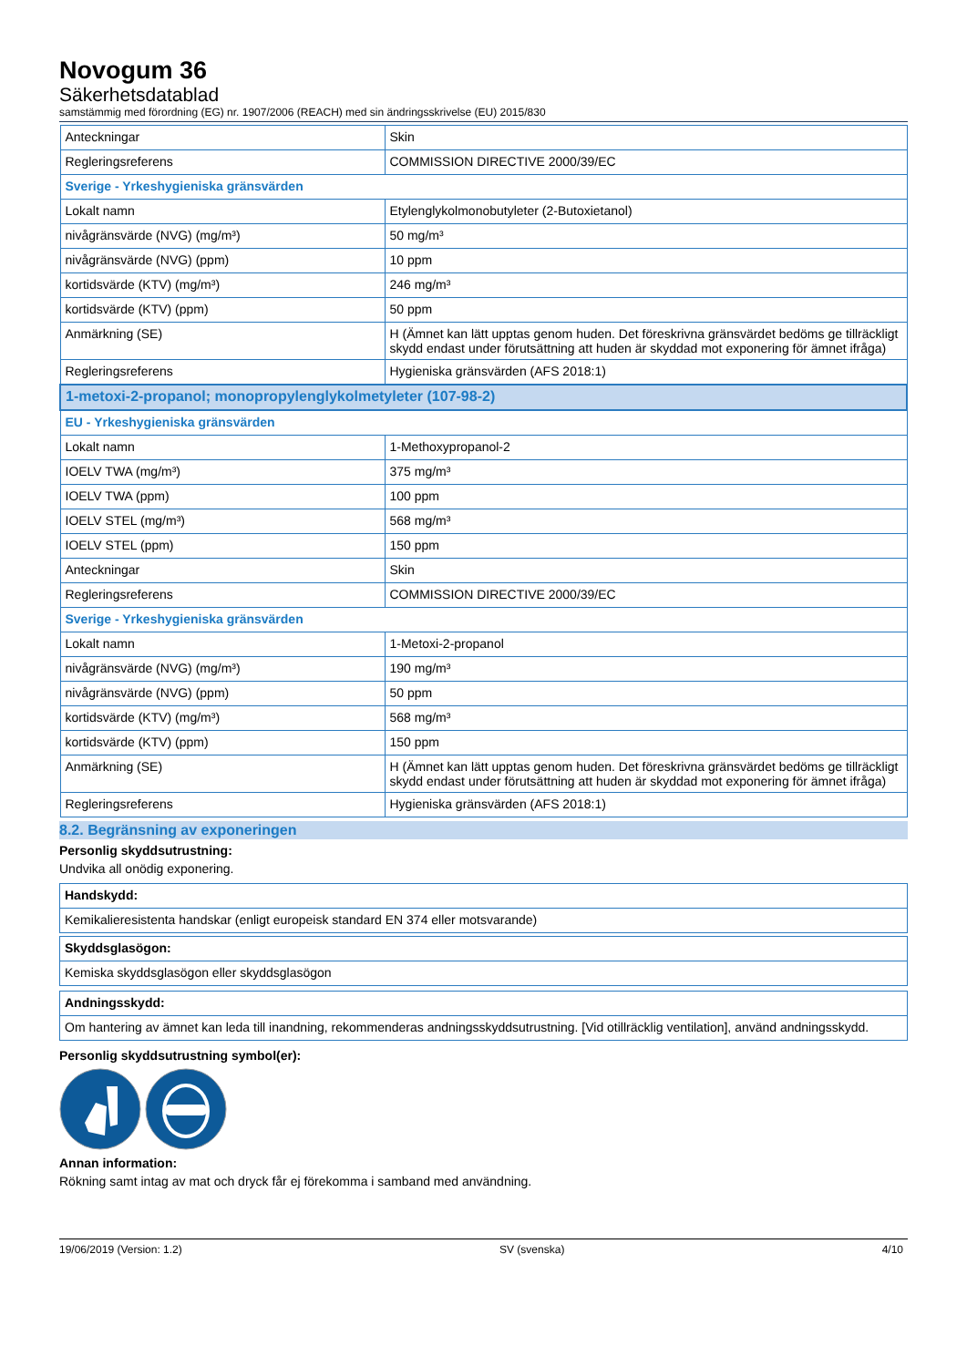Novogum 36
Säkerhetsdatablad
samstämmig med förordning (EG) nr. 1907/2006 (REACH) med sin ändringsskrivelse (EU) 2015/830
| Anteckningar | Skin |
| Regleringsreferens | COMMISSION DIRECTIVE 2000/39/EC |
| Sverige - Yrkeshygieniska gränsvärden | |
| Lokalt namn | Etylenglykolmonobutyleter (2-Butoxietanol) |
| nivågränsvärde (NVG) (mg/m³) | 50 mg/m³ |
| nivågränsvärde (NVG) (ppm) | 10 ppm |
| kortidsvärde (KTV) (mg/m³) | 246 mg/m³ |
| kortidsvärde (KTV) (ppm) | 50 ppm |
| Anmärkning (SE) | H (Ämnet kan lätt upptas genom huden. Det föreskrivna gränsvärdet bedöms ge tillräckligt skydd endast under förutsättning att huden är skyddad mot exponering för ämnet ifråga) |
| Regleringsreferens | Hygieniska gränsvärden (AFS 2018:1) |
| 1-metoxi-2-propanol; monopropylenglykolmetyleter (107-98-2) | |
| EU - Yrkeshygieniska gränsvärden | |
| Lokalt namn | 1-Methoxypropanol-2 |
| IOELV TWA (mg/m³) | 375 mg/m³ |
| IOELV TWA (ppm) | 100 ppm |
| IOELV STEL (mg/m³) | 568 mg/m³ |
| IOELV STEL (ppm) | 150 ppm |
| Anteckningar | Skin |
| Regleringsreferens | COMMISSION DIRECTIVE 2000/39/EC |
| Sverige - Yrkeshygieniska gränsvärden | |
| Lokalt namn | 1-Metoxi-2-propanol |
| nivågränsvärde (NVG) (mg/m³) | 190 mg/m³ |
| nivågränsvärde (NVG) (ppm) | 50 ppm |
| kortidsvärde (KTV) (mg/m³) | 568 mg/m³ |
| kortidsvärde (KTV) (ppm) | 150 ppm |
| Anmärkning (SE) | H (Ämnet kan lätt upptas genom huden. Det föreskrivna gränsvärdet bedöms ge tillräckligt skydd endast under förutsättning att huden är skyddad mot exponering för ämnet ifråga) |
| Regleringsreferens | Hygieniska gränsvärden (AFS 2018:1) |
8.2. Begränsning av exponeringen
Personlig skyddsutrustning:
Undvika all onödig exponering.
| Handskydd: |
| Kemikalieresistenta handskar (enligt europeisk standard EN 374 eller motsvarande) |
| Skyddsglasögon: |
| Kemiska skyddsglasögon eller skyddsglasögon |
| Andningsskydd: |
| Om hantering av ämnet kan leda till inandning, rekommenderas andningsskyddsutrustning. [Vid otillräcklig ventilation], använd andningsskydd. |
Personlig skyddsutrustning symbol(er):
Annan information:
Rökning samt intag av mat och dryck får ej förekomma i samband med användning.
19/06/2019 (Version: 1.2) SV (svenska) 4/10